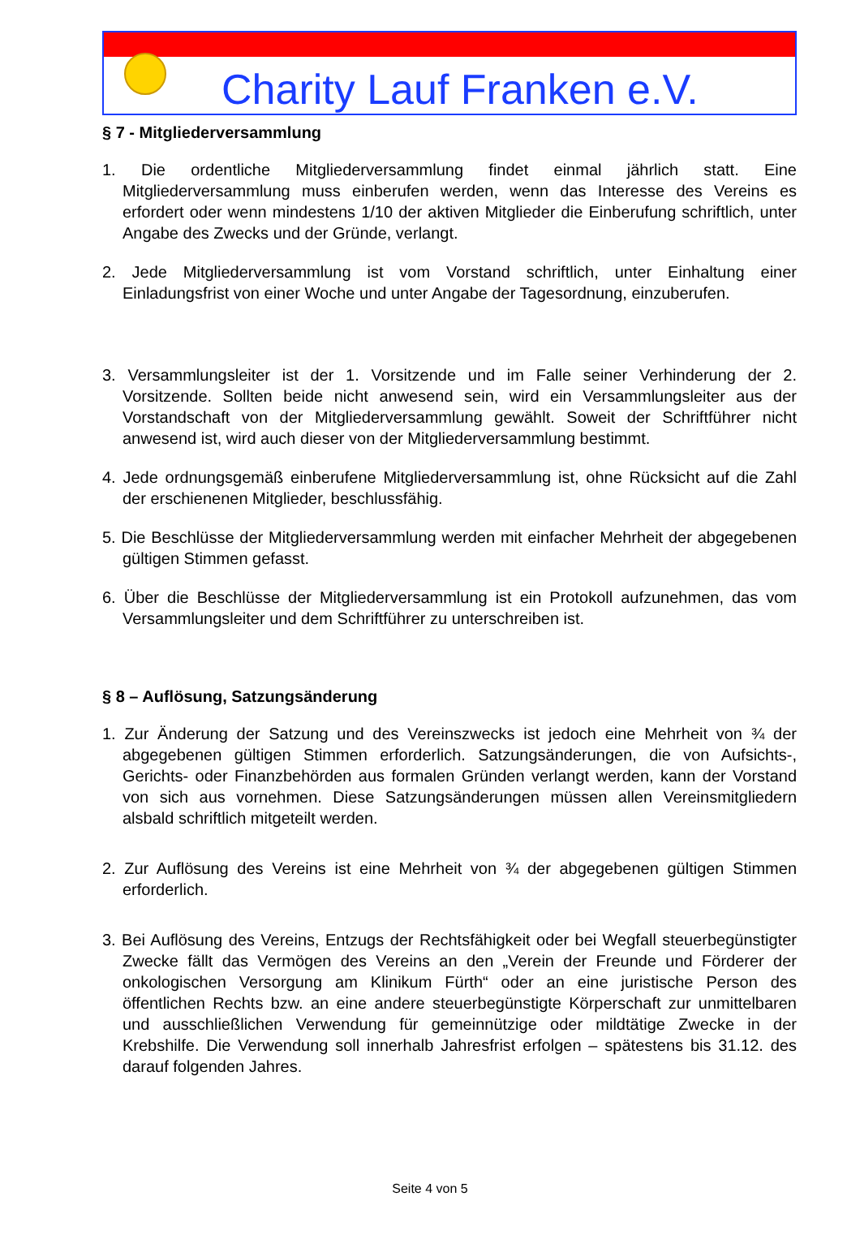Charity Lauf Franken e.V.
§ 7 - Mitgliederversammlung
1. Die ordentliche Mitgliederversammlung findet einmal jährlich statt. Eine Mitgliederversammlung muss einberufen werden, wenn das Interesse des Vereins es erfordert oder wenn mindestens 1/10 der aktiven Mitglieder die Einberufung schriftlich, unter Angabe des Zwecks und der Gründe, verlangt.
2. Jede Mitgliederversammlung ist vom Vorstand schriftlich, unter Einhaltung einer Einladungsfrist von einer Woche und unter Angabe der Tagesordnung, einzuberufen.
3. Versammlungsleiter ist der 1. Vorsitzende und im Falle seiner Verhinderung der 2. Vorsitzende. Sollten beide nicht anwesend sein, wird ein Versammlungsleiter aus der Vorstandschaft von der Mitgliederversammlung gewählt. Soweit der Schriftführer nicht anwesend ist, wird auch dieser von der Mitgliederversammlung bestimmt.
4. Jede ordnungsgemäß einberufene Mitgliederversammlung ist, ohne Rücksicht auf die Zahl der erschienenen Mitglieder, beschlussfähig.
5. Die Beschlüsse der Mitgliederversammlung werden mit einfacher Mehrheit der abgegebenen gültigen Stimmen gefasst.
6. Über die Beschlüsse der Mitgliederversammlung ist ein Protokoll aufzunehmen, das vom Versammlungsleiter und dem Schriftführer zu unterschreiben ist.
§ 8 – Auflösung, Satzungsänderung
1. Zur Änderung der Satzung und des Vereinszwecks ist jedoch eine Mehrheit von ¾ der abgegebenen gültigen Stimmen erforderlich. Satzungsänderungen, die von Aufsichts-, Gerichts- oder Finanzbehörden aus formalen Gründen verlangt werden, kann der Vorstand von sich aus vornehmen. Diese Satzungsänderungen müssen allen Vereinsmitgliedern alsbald schriftlich mitgeteilt werden.
2. Zur Auflösung des Vereins ist eine Mehrheit von ¾ der abgegebenen gültigen Stimmen erforderlich.
3. Bei Auflösung des Vereins, Entzugs der Rechtsfähigkeit oder bei Wegfall steuerbegünstigter Zwecke fällt das Vermögen des Vereins an den „Verein der Freunde und Förderer der onkologischen Versorgung am Klinikum Fürth“ oder an eine juristische Person des öffentlichen Rechts bzw. an eine andere steuerbegünstigte Körperschaft zur unmittelbaren und ausschließlichen Verwendung für gemeinnützige oder mildtätige Zwecke in der Krebshilfe. Die Verwendung soll innerhalb Jahresfrist erfolgen – spätestens bis 31.12. des darauf folgenden Jahres.
Seite 4 von 5